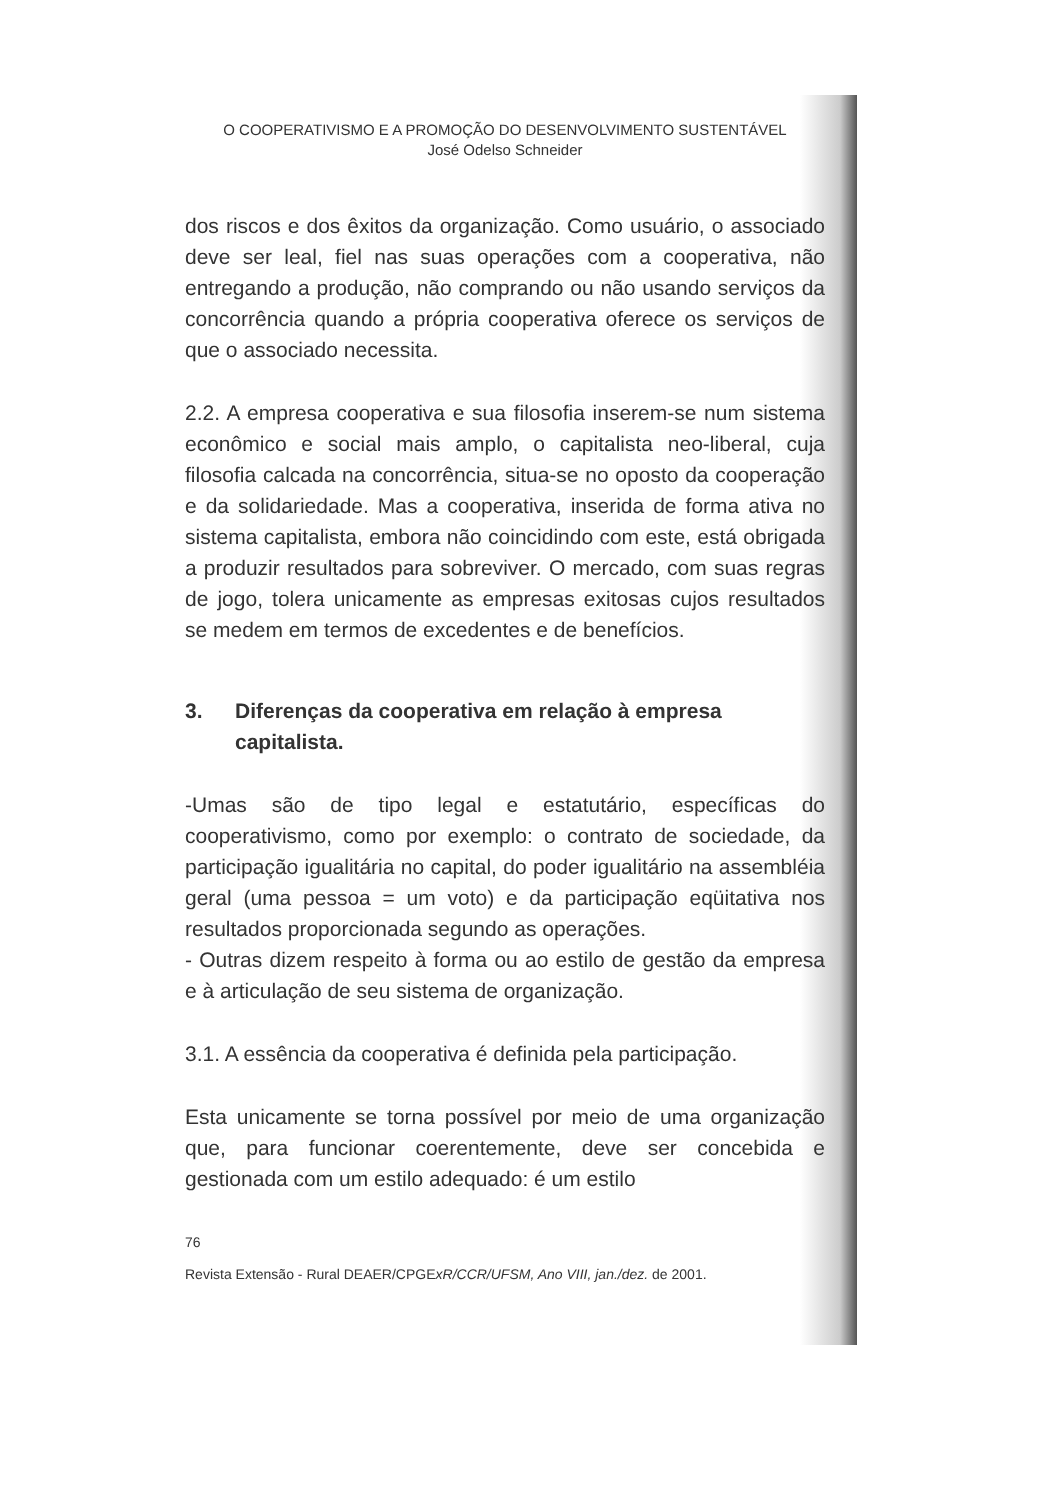O COOPERATIVISMO E A PROMOÇÃO DO DESENVOLVIMENTO SUSTENTÁVEL
José Odelso Schneider
dos riscos e dos êxitos da organização. Como usuário, o associado deve ser leal, fiel nas suas operações com a cooperativa, não entregando a produção, não comprando ou não usando serviços da concorrência quando a própria cooperativa oferece os serviços de que o associado necessita.
2.2. A empresa cooperativa e sua filosofia inserem-se num sistema econômico e social mais amplo, o capitalista neo-liberal, cuja filosofia calcada na concorrência, situa-se no oposto da cooperação e da solidariedade. Mas a cooperativa, inserida de forma ativa no sistema capitalista, embora não coincidindo com este, está obrigada a produzir resultados para sobreviver. O mercado, com suas regras de jogo, tolera unicamente as empresas exitosas cujos resultados se medem em termos de excedentes e de benefícios.
3. Diferenças da cooperativa em relação à empresa capitalista.
-Umas são de tipo legal e estatutário, específicas do cooperativismo, como por exemplo: o contrato de sociedade, da participação igualitária no capital, do poder igualitário na assembléia geral (uma pessoa = um voto) e da participação eqüitativa nos resultados proporcionada segundo as operações.
- Outras dizem respeito à forma ou ao estilo de gestão da empresa e à articulação de seu sistema de organização.
3.1. A essência da cooperativa é definida pela participação.
Esta unicamente se torna possível por meio de uma organização que, para funcionar coerentemente, deve ser concebida e gestionada com um estilo adequado: é um estilo
76
Revista Extensão - Rural DEAER/CPGExR/CCR/UFSM, Ano VIII, jan./dez. de 2001.